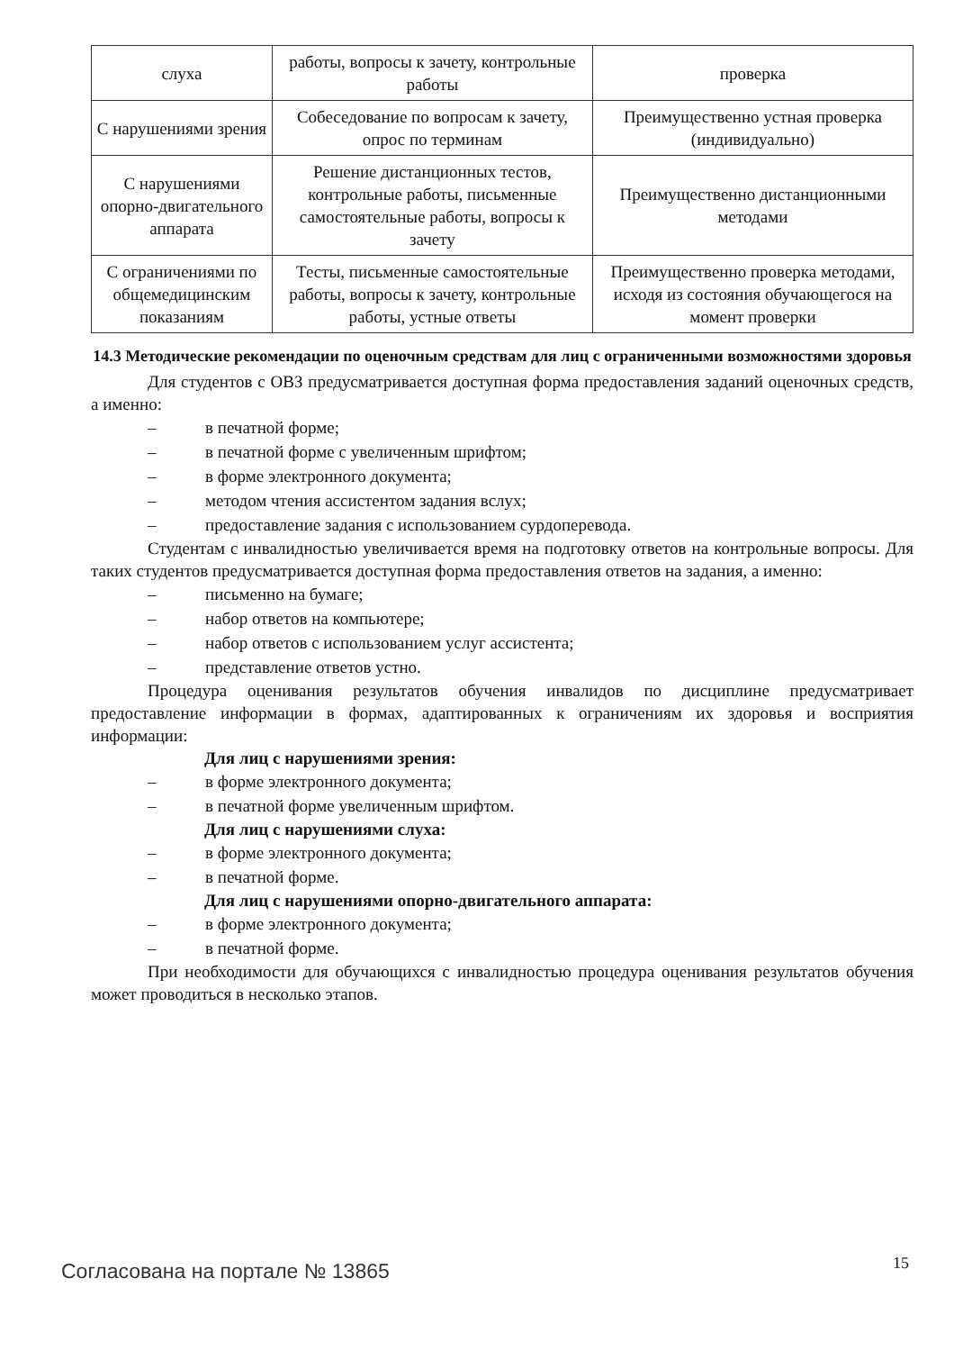| слуха | работы, вопросы к зачету, контрольные работы | проверка |
| С нарушениями зрения | Собеседование по вопросам к зачету, опрос по терминам | Преимущественно устная проверка (индивидуально) |
| С нарушениями опорно-двигательного аппарата | Решение дистанционных тестов, контрольные работы, письменные самостоятельные работы, вопросы к зачету | Преимущественно дистанционными методами |
| С ограничениями по общемедицинским показаниям | Тесты, письменные самостоятельные работы, вопросы к зачету, контрольные работы, устные ответы | Преимущественно проверка методами, исходя из состояния обучающегося на момент проверки |
14.3 Методические рекомендации по оценочным средствам для лиц с ограниченными возможностями здоровья
Для студентов с ОВЗ предусматривается доступная форма предоставления заданий оценочных средств, а именно:
– в печатной форме;
– в печатной форме с увеличенным шрифтом;
– в форме электронного документа;
– методом чтения ассистентом задания вслух;
– предоставление задания с использованием сурдоперевода.
Студентам с инвалидностью увеличивается время на подготовку ответов на контрольные вопросы. Для таких студентов предусматривается доступная форма предоставления ответов на задания, а именно:
– письменно на бумаге;
– набор ответов на компьютере;
– набор ответов с использованием услуг ассистента;
– представление ответов устно.
Процедура оценивания результатов обучения инвалидов по дисциплине предусматривает предоставление информации в формах, адаптированных к ограничениям их здоровья и восприятия информации:
Для лиц с нарушениями зрения:
– в форме электронного документа;
– в печатной форме увеличенным шрифтом.
Для лиц с нарушениями слуха:
– в форме электронного документа;
– в печатной форме.
Для лиц с нарушениями опорно-двигательного аппарата:
– в форме электронного документа;
– в печатной форме.
При необходимости для обучающихся с инвалидностью процедура оценивания результатов обучения может проводиться в несколько этапов.
Согласована на портале № 13865 15